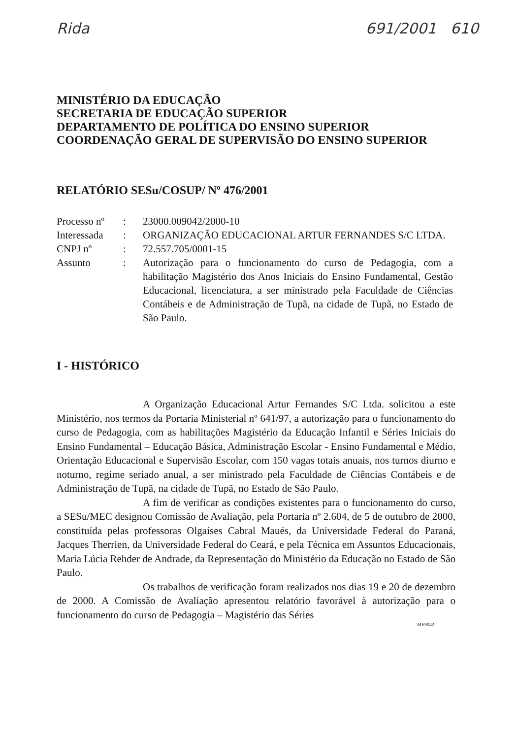Rida 691/2001 610
MINISTÉRIO DA EDUCAÇÃO
SECRETARIA DE EDUCAÇÃO SUPERIOR
DEPARTAMENTO DE POLÍTICA DO ENSINO SUPERIOR
COORDENAÇÃO GERAL DE SUPERVISÃO DO ENSINO SUPERIOR
RELATÓRIO SESu/COSUP/ Nº 476/2001
| Processo nº | : | 23000.009042/2000-10 |
| Interessada | : | ORGANIZAÇÃO EDUCACIONAL ARTUR FERNANDES S/C LTDA. |
| CNPJ nº | : | 72.557.705/0001-15 |
| Assunto | : | Autorização para o funcionamento do curso de Pedagogia, com a habilitação Magistério dos Anos Iniciais do Ensino Fundamental, Gestão Educacional, licenciatura, a ser ministrado pela Faculdade de Ciências Contábeis e de Administração de Tupã, na cidade de Tupã, no Estado de São Paulo. |
I - HISTÓRICO
A Organização Educacional Artur Fernandes S/C Ltda. solicitou a este Ministério, nos termos da Portaria Ministerial nº 641/97, a autorização para o funcionamento do curso de Pedagogia, com as habilitações Magistério da Educação Infantil e Séries Iniciais do Ensino Fundamental – Educação Básica, Administração Escolar - Ensino Fundamental e Médio, Orientação Educacional e Supervisão Escolar, com 150 vagas totais anuais, nos turnos diurno e noturno, regime seriado anual, a ser ministrado pela Faculdade de Ciências Contábeis e de Administração de Tupã, na cidade de Tupã, no Estado de São Paulo.
A fim de verificar as condições existentes para o funcionamento do curso, a SESu/MEC designou Comissão de Avaliação, pela Portaria nº 2.604, de 5 de outubro de 2000, constituída pelas professoras Olgaíses Cabral Maués, da Universidade Federal do Paraná, Jacques Therrien, da Universidade Federal do Ceará, e pela Técnica em Assuntos Educacionais, Maria Lúcia Rehder de Andrade, da Representação do Ministério da Educação no Estado de São Paulo.
Os trabalhos de verificação foram realizados nos dias 19 e 20 de dezembro de 2000. A Comissão de Avaliação apresentou relatório favorável à autorização para o funcionamento do curso de Pedagogia – Magistério das Séries
ME9042